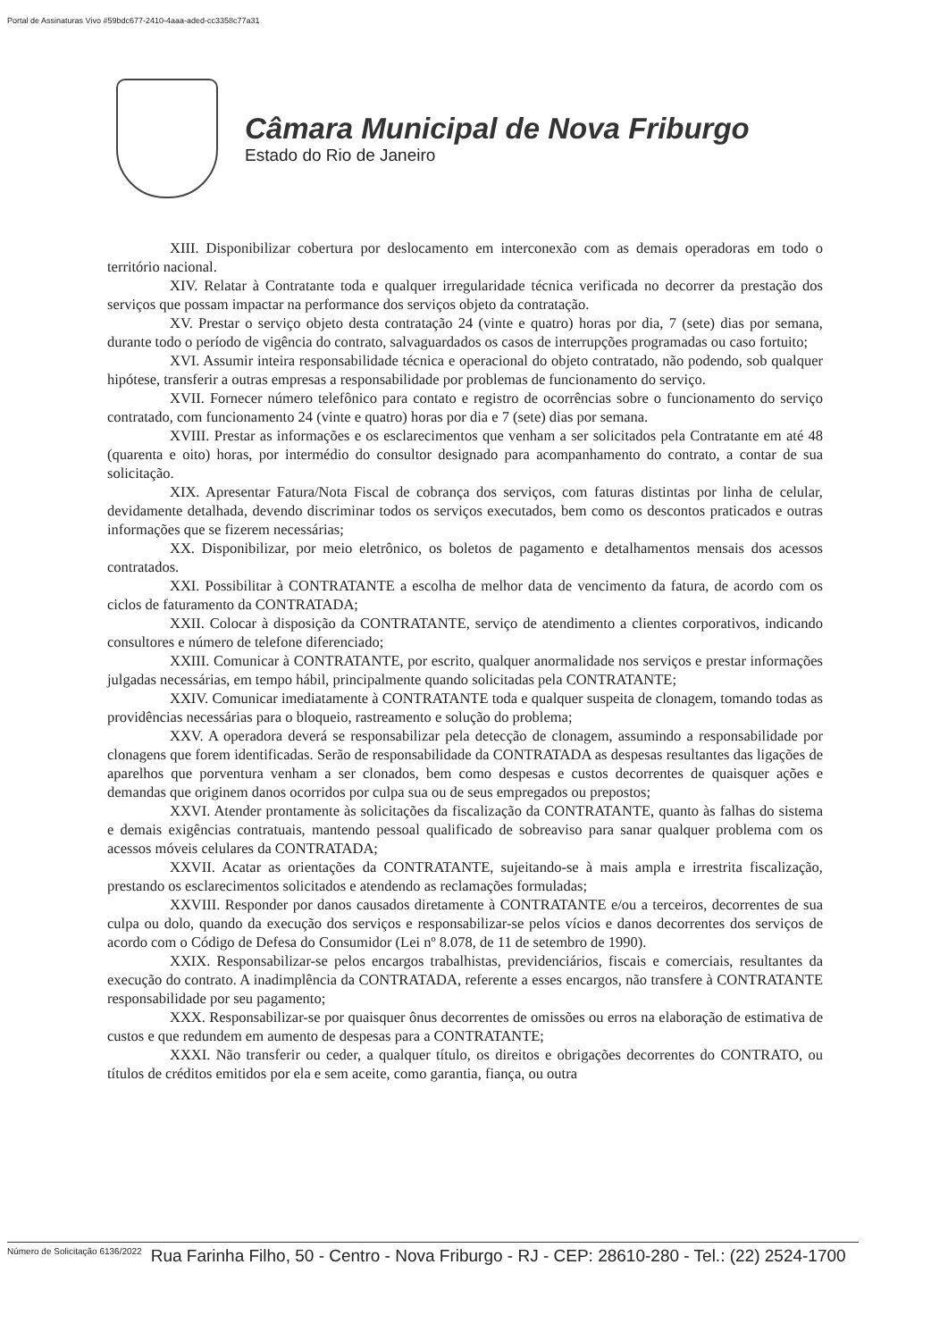Portal de Assinaturas Vivo #59bdc677-2410-4aaa-aded-cc3358c77a31
Câmara Municipal de Nova Friburgo
Estado do Rio de Janeiro
XIII. Disponibilizar cobertura por deslocamento em interconexão com as demais operadoras em todo o território nacional.
XIV. Relatar à Contratante toda e qualquer irregularidade técnica verificada no decorrer da prestação dos serviços que possam impactar na performance dos serviços objeto da contratação.
XV. Prestar o serviço objeto desta contratação 24 (vinte e quatro) horas por dia, 7 (sete) dias por semana, durante todo o período de vigência do contrato, salvaguardados os casos de interrupções programadas ou caso fortuito;
XVI. Assumir inteira responsabilidade técnica e operacional do objeto contratado, não podendo, sob qualquer hipótese, transferir a outras empresas a responsabilidade por problemas de funcionamento do serviço.
XVII. Fornecer número telefônico para contato e registro de ocorrências sobre o funcionamento do serviço contratado, com funcionamento 24 (vinte e quatro) horas por dia e 7 (sete) dias por semana.
XVIII. Prestar as informações e os esclarecimentos que venham a ser solicitados pela Contratante em até 48 (quarenta e oito) horas, por intermédio do consultor designado para acompanhamento do contrato, a contar de sua solicitação.
XIX. Apresentar Fatura/Nota Fiscal de cobrança dos serviços, com faturas distintas por linha de celular, devidamente detalhada, devendo discriminar todos os serviços executados, bem como os descontos praticados e outras informações que se fizerem necessárias;
XX. Disponibilizar, por meio eletrônico, os boletos de pagamento e detalhamentos mensais dos acessos contratados.
XXI. Possibilitar à CONTRATANTE a escolha de melhor data de vencimento da fatura, de acordo com os ciclos de faturamento da CONTRATADA;
XXII. Colocar à disposição da CONTRATANTE, serviço de atendimento a clientes corporativos, indicando consultores e número de telefone diferenciado;
XXIII. Comunicar à CONTRATANTE, por escrito, qualquer anormalidade nos serviços e prestar informações julgadas necessárias, em tempo hábil, principalmente quando solicitadas pela CONTRATANTE;
XXIV. Comunicar imediatamente à CONTRATANTE toda e qualquer suspeita de clonagem, tomando todas as providências necessárias para o bloqueio, rastreamento e solução do problema;
XXV. A operadora deverá se responsabilizar pela detecção de clonagem, assumindo a responsabilidade por clonagens que forem identificadas. Serão de responsabilidade da CONTRATADA as despesas resultantes das ligações de aparelhos que porventura venham a ser clonados, bem como despesas e custos decorrentes de quaisquer ações e demandas que originem danos ocorridos por culpa sua ou de seus empregados ou prepostos;
XXVI. Atender prontamente às solicitações da fiscalização da CONTRATANTE, quanto às falhas do sistema e demais exigências contratuais, mantendo pessoal qualificado de sobreaviso para sanar qualquer problema com os acessos móveis celulares da CONTRATADA;
XXVII. Acatar as orientações da CONTRATANTE, sujeitando-se à mais ampla e irrestrita fiscalização, prestando os esclarecimentos solicitados e atendendo as reclamações formuladas;
XXVIII. Responder por danos causados diretamente à CONTRATANTE e/ou a terceiros, decorrentes de sua culpa ou dolo, quando da execução dos serviços e responsabilizar-se pelos vícios e danos decorrentes dos serviços de acordo com o Código de Defesa do Consumidor (Lei nº 8.078, de 11 de setembro de 1990).
XXIX. Responsabilizar-se pelos encargos trabalhistas, previdenciários, fiscais e comerciais, resultantes da execução do contrato. A inadimplência da CONTRATADA, referente a esses encargos, não transfere à CONTRATANTE responsabilidade por seu pagamento;
XXX. Responsabilizar-se por quaisquer ônus decorrentes de omissões ou erros na elaboração de estimativa de custos e que redundem em aumento de despesas para a CONTRATANTE;
XXXI. Não transferir ou ceder, a qualquer título, os direitos e obrigações decorrentes do CONTRATO, ou títulos de créditos emitidos por ela e sem aceite, como garantia, fiança, ou outra
Número de Solicitação 6136/2022 Rua Farinha Filho, 50 - Centro - Nova Friburgo - RJ - CEP: 28610-280 - Tel.: (22) 2524-1700